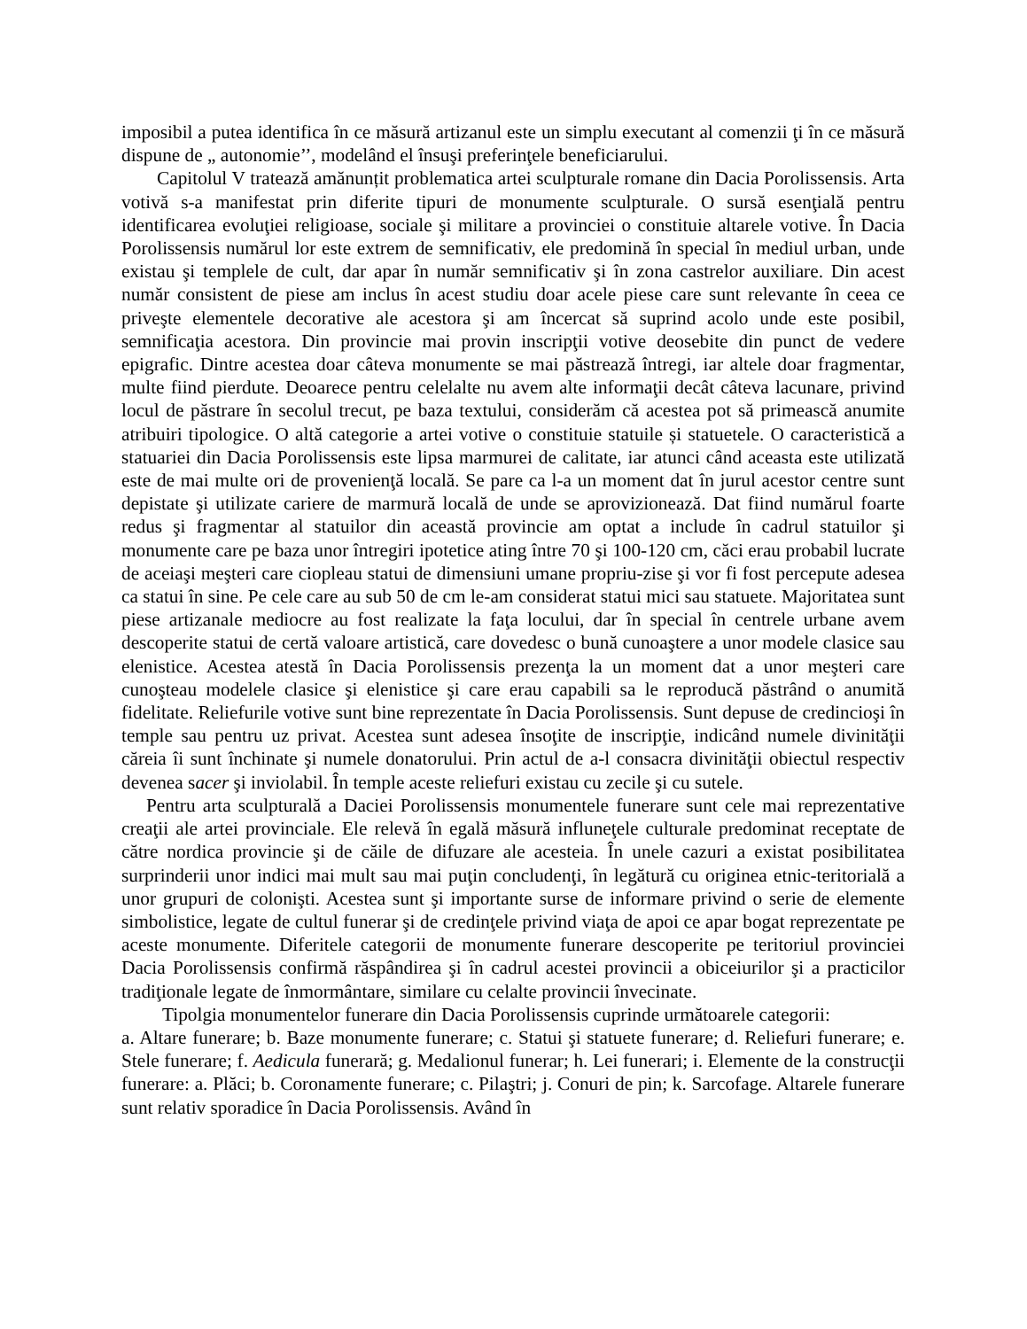imposibil a putea identifica în ce măsură artizanul este un simplu executant al comenzii ţi în ce măsură dispune de „ autonomie’’, modelând el însuşi preferinţele beneficiarului.
Capitolul V tratează amănunțit problematica artei sculpturale romane din Dacia Porolissensis. Arta votivă s-a manifestat prin diferite tipuri de monumente sculpturale. O sursă esenţială pentru identificarea evoluţiei religioase, sociale şi militare a provinciei o constituie altarele votive. În Dacia Porolissensis numărul lor este extrem de semnificativ, ele predomină în special în mediul urban, unde existau şi templele de cult, dar apar în număr semnificativ şi în zona castrelor auxiliare. Din acest număr consistent de piese am inclus în acest studiu doar acele piese care sunt relevante în ceea ce priveşte elementele decorative ale acestora şi am încercat să suprind acolo unde este posibil, semnificaţia acestora. Din provincie mai provin inscripţii votive deosebite din punct de vedere epigrafic. Dintre acestea doar câteva monumente se mai păstrează întregi, iar altele doar fragmentar, multe fiind pierdute. Deoarece pentru celelalte nu avem alte informaţii decât câteva lacunare, privind locul de păstrare în secolul trecut, pe baza textului, considerăm că acestea pot să primească anumite atribuiri tipologice. O altă categorie a artei votive o constituie statuile și statuetele. O caracteristică a statuariei din Dacia Porolissensis este lipsa marmurei de calitate, iar atunci când aceasta este utilizată este de mai multe ori de provenienţă locală. Se pare ca l-a un moment dat în jurul acestor centre sunt depistate şi utilizate cariere de marmură locală de unde se aprovizionează. Dat fiind numărul foarte redus şi fragmentar al statuilor din această provincie am optat a include în cadrul statuilor şi monumente care pe baza unor întregiri ipotetice ating între 70 şi 100-120 cm, căci erau probabil lucrate de aceiaşi meşteri care ciopleau statui de dimensiuni umane propriu-zise şi vor fi fost percepute adesea ca statui în sine. Pe cele care au sub 50 de cm le-am considerat statui mici sau statuete. Majoritatea sunt piese artizanale mediocre au fost realizate la faţa locului, dar în special în centrele urbane avem descoperite statui de certă valoare artistică, care dovedesc o bună cunoaştere a unor modele clasice sau elenistice. Acestea atestă în Dacia Porolissensis prezenţa la un moment dat a unor meşteri care cunoşteau modelele clasice şi elenistice şi care erau capabili sa le reproducă păstrând o anumită fidelitate. Reliefurile votive sunt bine reprezentate în Dacia Porolissensis. Sunt depuse de credincioşi în temple sau pentru uz privat. Acestea sunt adesea însoţite de inscripţie, indicând numele divinităţii căreia îi sunt închinate şi numele donatorului. Prin actul de a-l consacra divinităţii obiectul respectiv devenea sacer şi inviolabil. În temple aceste reliefuri existau cu zecile şi cu sutele.
Pentru arta sculpturală a Daciei Porolissensis monumentele funerare sunt cele mai reprezentative creaţii ale artei provinciale. Ele relevă în egală măsură influneţele culturale predominat receptate de către nordica provincie şi de căile de difuzare ale acesteia. În unele cazuri a existat posibilitatea surprinderii unor indici mai mult sau mai puţin concludenţi, în legătură cu originea etnic-teritorială a unor grupuri de colonişti. Acestea sunt şi importante surse de informare privind o serie de elemente simbolistice, legate de cultul funerar şi de credinţele privind viaţa de apoi ce apar bogat reprezentate pe aceste monumente. Diferitele categorii de monumente funerare descoperite pe teritoriul provinciei Dacia Porolissensis confirmă răspândirea şi în cadrul acestei provincii a obiceiurilor şi a practicilor tradiţionale legate de înmormântare, similare cu celalte provincii învecinate.
Tipolgia monumentelor funerare din Dacia Porolissensis cuprinde următoarele categorii:
a. Altare funerare; b. Baze monumente funerare; c. Statui şi statuete funerare; d. Reliefuri funerare; e. Stele funerare; f. Aedicula funerară; g. Medalionul funerar; h. Lei funerari; i. Elemente de la construcţii funerare: a. Plăci; b. Coronamente funerare; c. Pilaştri; j. Conuri de pin; k. Sarcofage. Altarele funerare sunt relativ sporadice în Dacia Porolissensis. Având în